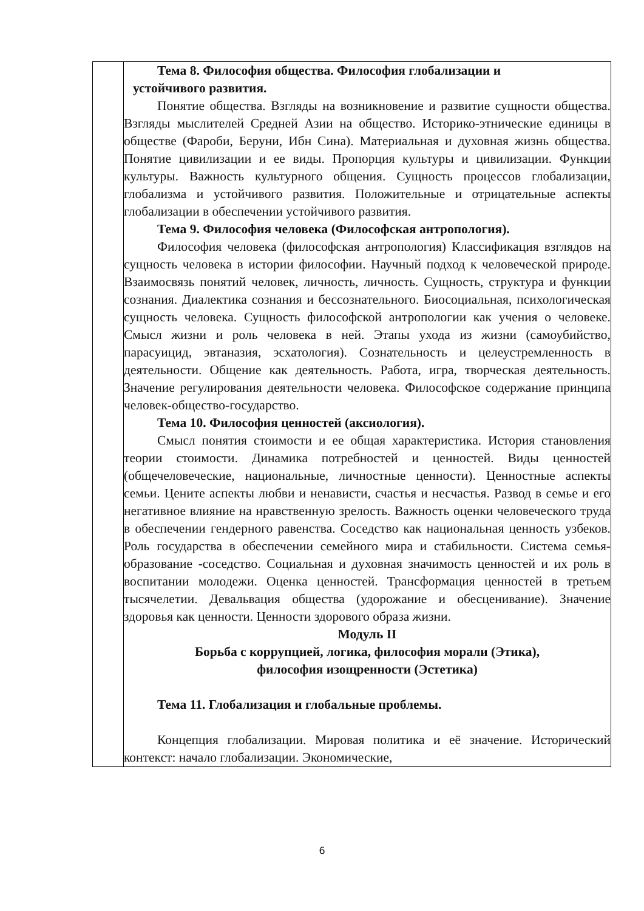| | Тема 8. Философия общества. Философия глобализации и устойчивого развития. Понятие общества. Взгляды на возникновение и развитие сущности общества. Взгляды мыслителей Средней Азии на общество. Историко-этнические единицы в обществе (Фароби, Беруни, Ибн Сина). Материальная и духовная жизнь общества. Понятие цивилизации и ее виды. Пропорция культуры и цивилизации. Функции культуры. Важность культурного общения. Сущность процессов глобализации, глобализма и устойчивого развития. Положительные и отрицательные аспекты глобализации в обеспечении устойчивого развития. Тема 9. Философия человека (Философская антропология). Философия человека (философская антропология) Классификация взглядов на сущность человека в истории философии. Научный подход к человеческой природе. Взаимосвязь понятий человек, личность, личность. Сущность, структура и функции сознания. Диалектика сознания и бессознательного. Биосоциальная, психологическая сущность человека. Сущность философской антропологии как учения о человеке. Смысл жизни и роль человека в ней. Этапы ухода из жизни (самоубийство, парасуицид, эвтаназия, эсхатология). Сознательность и целеустремленность в деятельности. Общение как деятельность. Работа, игра, творческая деятельность. Значение регулирования деятельности человека. Философское содержание принципа человек-общество-государство. Тема 10. Философия ценностей (аксиология). Смысл понятия стоимости и ее общая характеристика. История становления теории стоимости. Динамика потребностей и ценностей. Виды ценностей (общечеловеческие, национальные, личностные ценности). Ценностные аспекты семьи. Цените аспекты любви и ненависти, счастья и несчастья. Развод в семье и его негативное влияние на нравственную зрелость. Важность оценки человеческого труда в обеспечении гендерного равенства. Соседство как национальная ценность узбеков. Роль государства в обеспечении семейного мира и стабильности. Система семья-образование -соседство. Социальная и духовная значимость ценностей и их роль в воспитании молодежи. Оценка ценностей. Трансформация ценностей в третьем тысячелетии. Девальвация общества (удорожание и обесценивание). Значение здоровья как ценности. Ценности здорового образа жизни. Модуль II Борьба с коррупцией, логика, философия морали (Этика), философия изощренности (Эстетика) Тема 11. Глобализация и глобальные проблемы. Концепция глобализации. Мировая политика и её значение. Исторический контекст: начало глобализации. Экономические, |
6